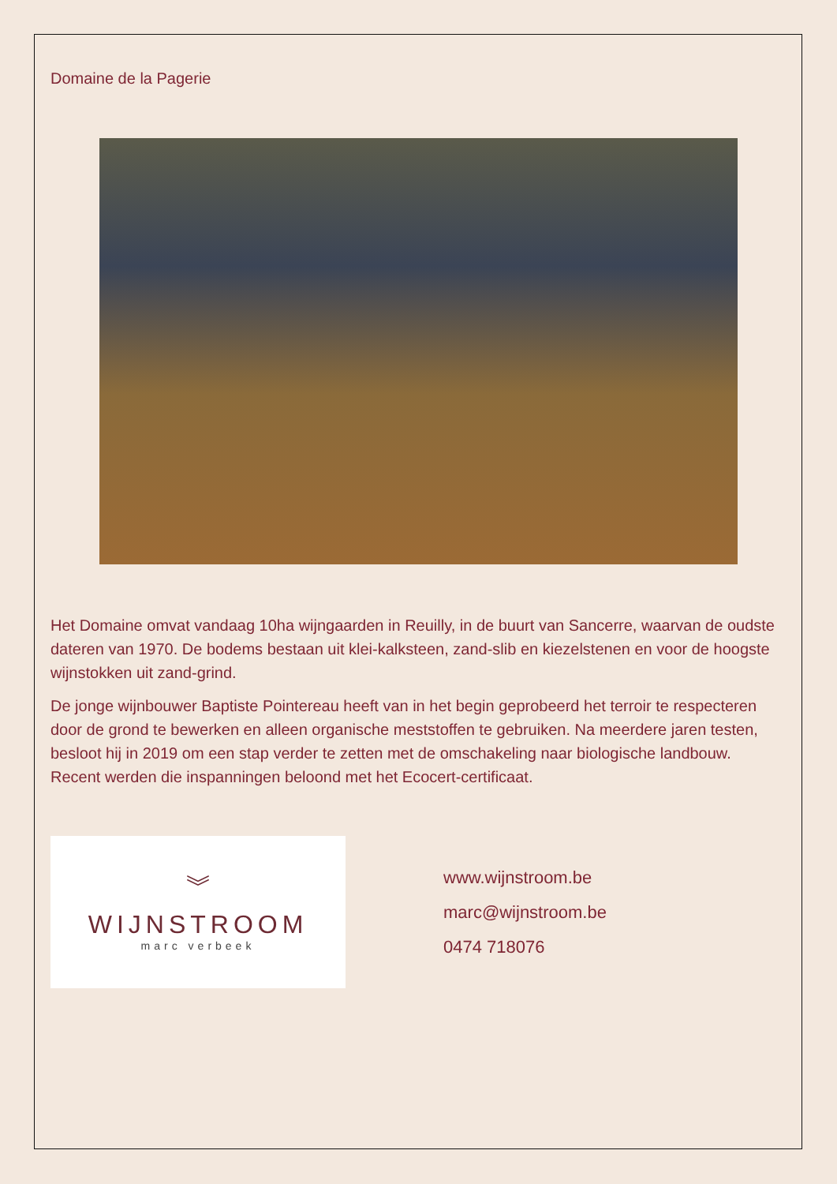Domaine de la Pagerie
Het Domaine omvat vandaag 10ha wijngaarden in Reuilly, in de buurt van Sancerre, waarvan de oudste dateren van 1970. De bodems bestaan uit klei-kalksteen, zand-slib en kiezelstenen en voor de hoogste wijnstokken uit zand-grind.
De jonge wijnbouwer Baptiste Pointereau heeft van in het begin geprobeerd het terroir te respecteren door de grond te bewerken en alleen organische meststoffen te gebruiken. Na meerdere jaren testen, besloot hij in 2019 om een stap verder te zetten met de omschakeling naar biologische landbouw. Recent werden die inspanningen beloond met het Ecocert-certificaat.
︾
WIJNSTROOM
marc verbeek
www.wijnstroom.be
marc@wijnstroom.be
0474 718076